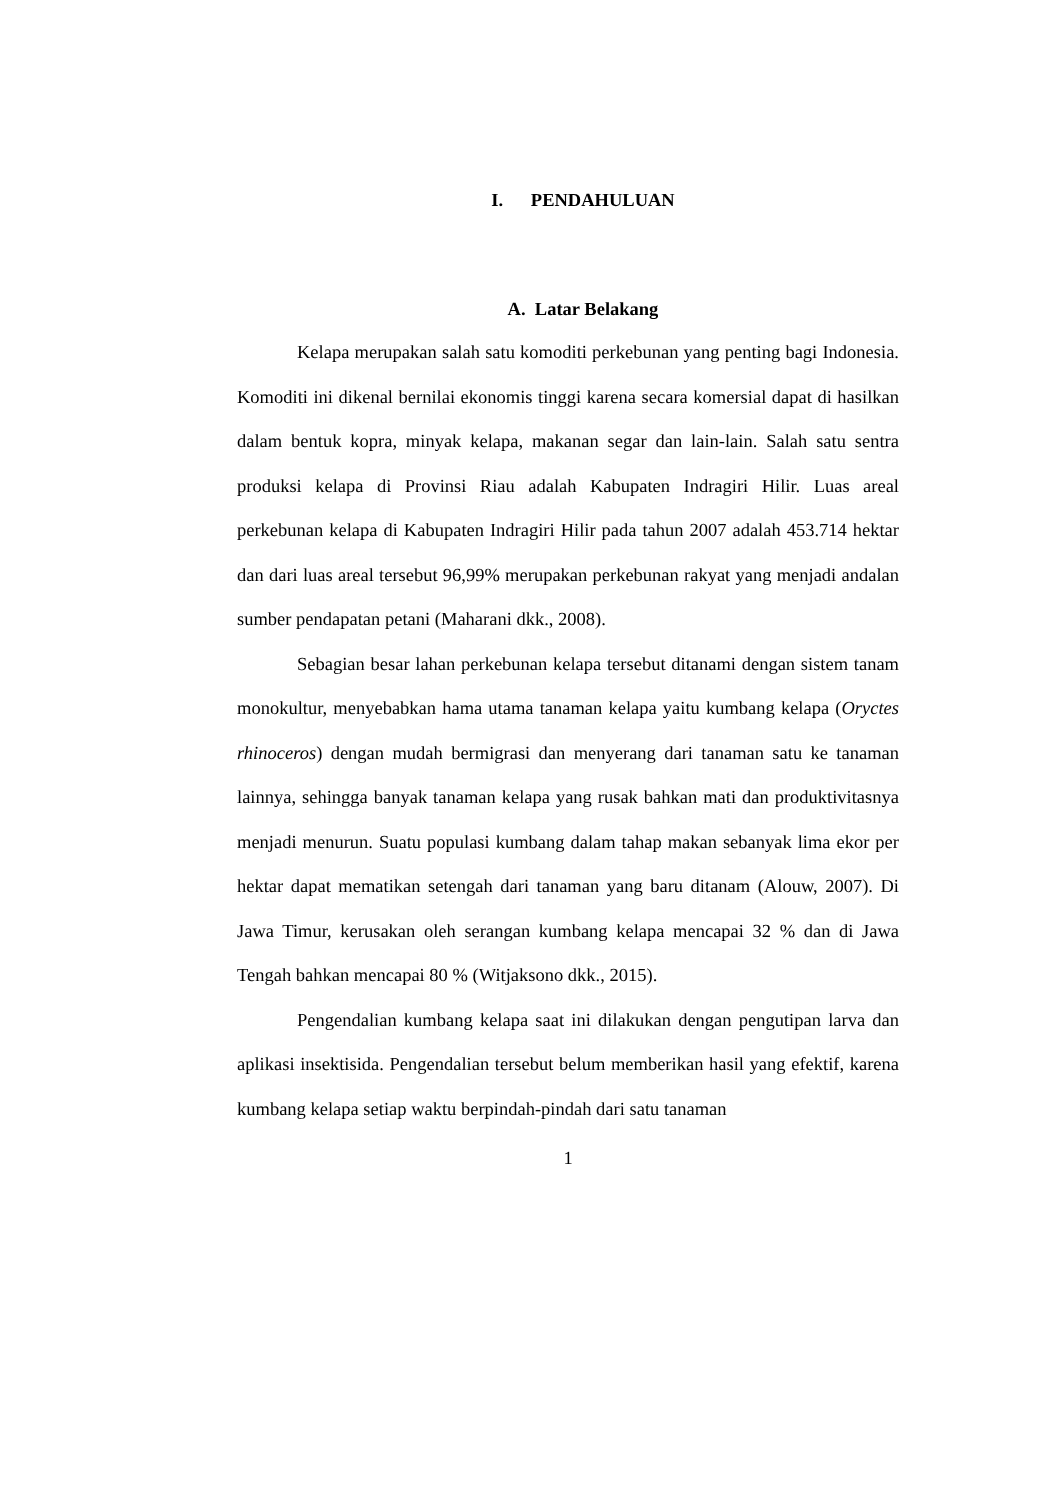I. PENDAHULUAN
A. Latar Belakang
Kelapa merupakan salah satu komoditi perkebunan yang penting bagi Indonesia. Komoditi ini dikenal bernilai ekonomis tinggi karena secara komersial dapat di hasilkan dalam bentuk kopra, minyak kelapa, makanan segar dan lain-lain. Salah satu sentra produksi kelapa di Provinsi Riau adalah Kabupaten Indragiri Hilir. Luas areal perkebunan kelapa di Kabupaten Indragiri Hilir pada tahun 2007 adalah 453.714 hektar dan dari luas areal tersebut 96,99% merupakan perkebunan rakyat yang menjadi andalan sumber pendapatan petani (Maharani dkk., 2008).
Sebagian besar lahan perkebunan kelapa tersebut ditanami dengan sistem tanam monokultur, menyebabkan hama utama tanaman kelapa yaitu kumbang kelapa (Oryctes rhinoceros) dengan mudah bermigrasi dan menyerang dari tanaman satu ke tanaman lainnya, sehingga banyak tanaman kelapa yang rusak bahkan mati dan produktivitasnya menjadi menurun. Suatu populasi kumbang dalam tahap makan sebanyak lima ekor per hektar dapat mematikan setengah dari tanaman yang baru ditanam (Alouw, 2007). Di Jawa Timur, kerusakan oleh serangan kumbang kelapa mencapai 32 % dan di Jawa Tengah bahkan mencapai 80 % (Witjaksono dkk., 2015).
Pengendalian kumbang kelapa saat ini dilakukan dengan pengutipan larva dan aplikasi insektisida. Pengendalian tersebut belum memberikan hasil yang efektif, karena kumbang kelapa setiap waktu berpindah-pindah dari satu tanaman
1